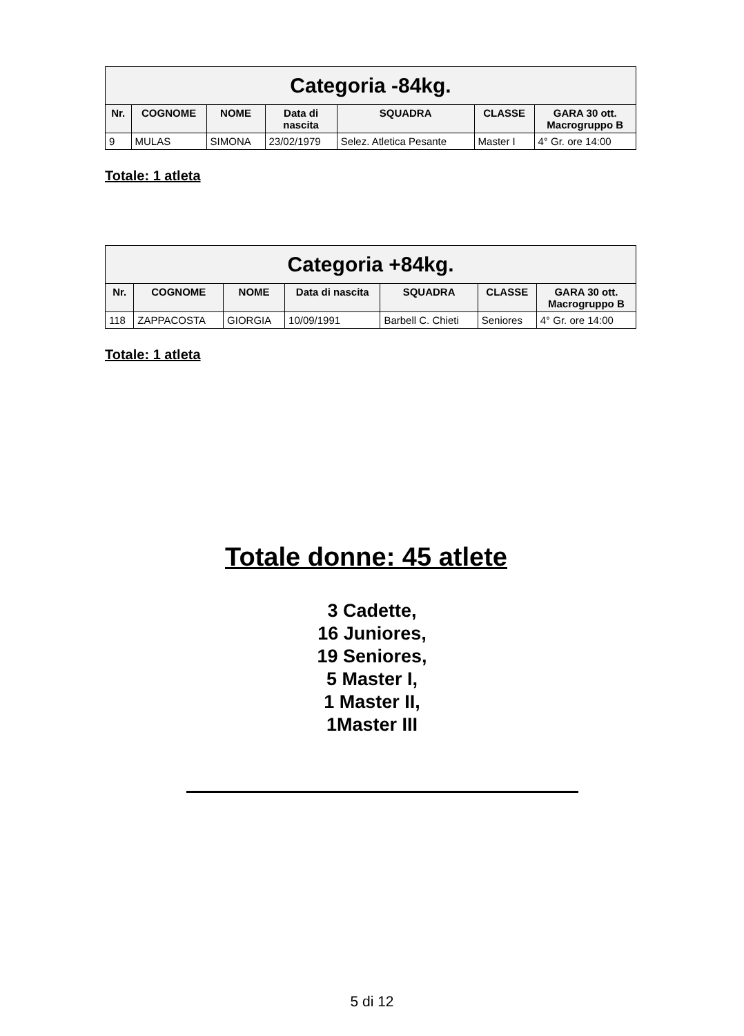| Categoria -84kg. | | | | | | |
| --- | --- | --- | --- | --- | --- | --- |
| Nr. | COGNOME | NOME | Data di nascita | SQUADRA | CLASSE | GARA 30 ott. Macrogruppo B |
| 9 | MULAS | SIMONA | 23/02/1979 | Selez. Atletica Pesante | Master I | 4° Gr. ore 14:00 |
Totale: 1 atleta
| Categoria +84kg. | | | | | | |
| --- | --- | --- | --- | --- | --- | --- |
| Nr. | COGNOME | NOME | Data di nascita | SQUADRA | CLASSE | GARA 30 ott. Macrogruppo B |
| 118 | ZAPPACOSTA | GIORGIA | 10/09/1991 | Barbell C. Chieti | Seniores | 4° Gr. ore 14:00 |
Totale: 1 atleta
Totale donne: 45 atlete
3 Cadette,
16 Juniores,
19 Seniores,
5 Master I,
1 Master II,
1Master III
5 di 12